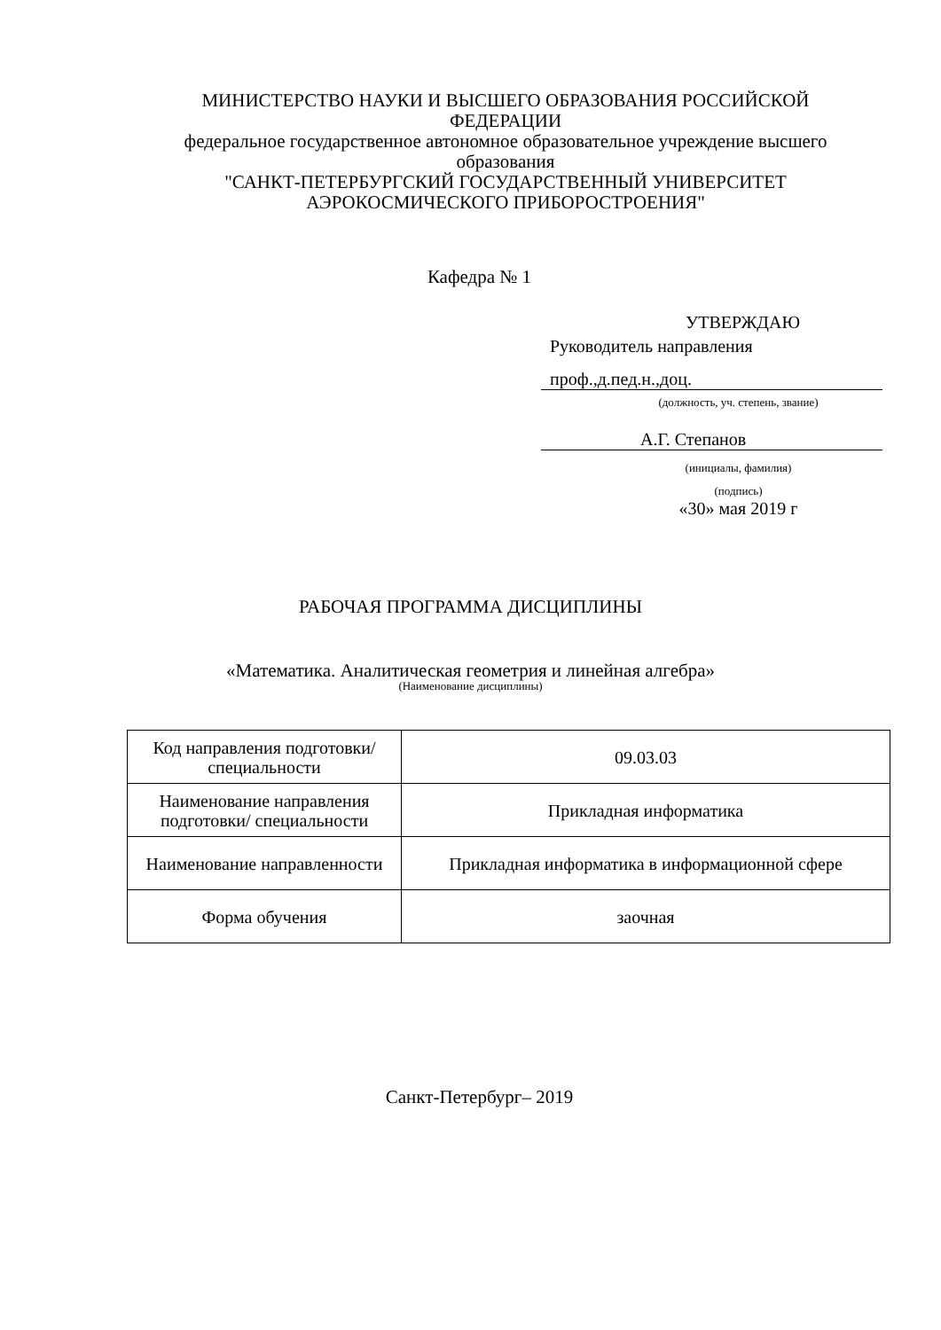МИНИСТЕРСТВО НАУКИ И ВЫСШЕГО ОБРАЗОВАНИЯ РОССИЙСКОЙ ФЕДЕРАЦИИ
федеральное государственное автономное образовательное учреждение высшего образования
"САНКТ-ПЕТЕРБУРГСКИЙ ГОСУДАРСТВЕННЫЙ УНИВЕРСИТЕТ АЭРОКОСМИЧЕСКОГО ПРИБОРОСТРОЕНИЯ"
Кафедра № 1
УТВЕРЖДАЮ
Руководитель направления
проф.,д.пед.н.,доц.
(должность, уч. степень, звание)
А.Г. Степанов
(инициалы, фамилия)
(подпись)
«30» мая 2019 г
РАБОЧАЯ ПРОГРАММА ДИСЦИПЛИНЫ
«Математика. Аналитическая геометрия и линейная алгебра»
(Наименование дисциплины)
| Код направления подготовки/ специальности | 09.03.03 |
| Наименование направления подготовки/ специальности | Прикладная информатика |
| Наименование направленности | Прикладная информатика в информационной сфере |
| Форма обучения | заочная |
Санкт-Петербург– 2019